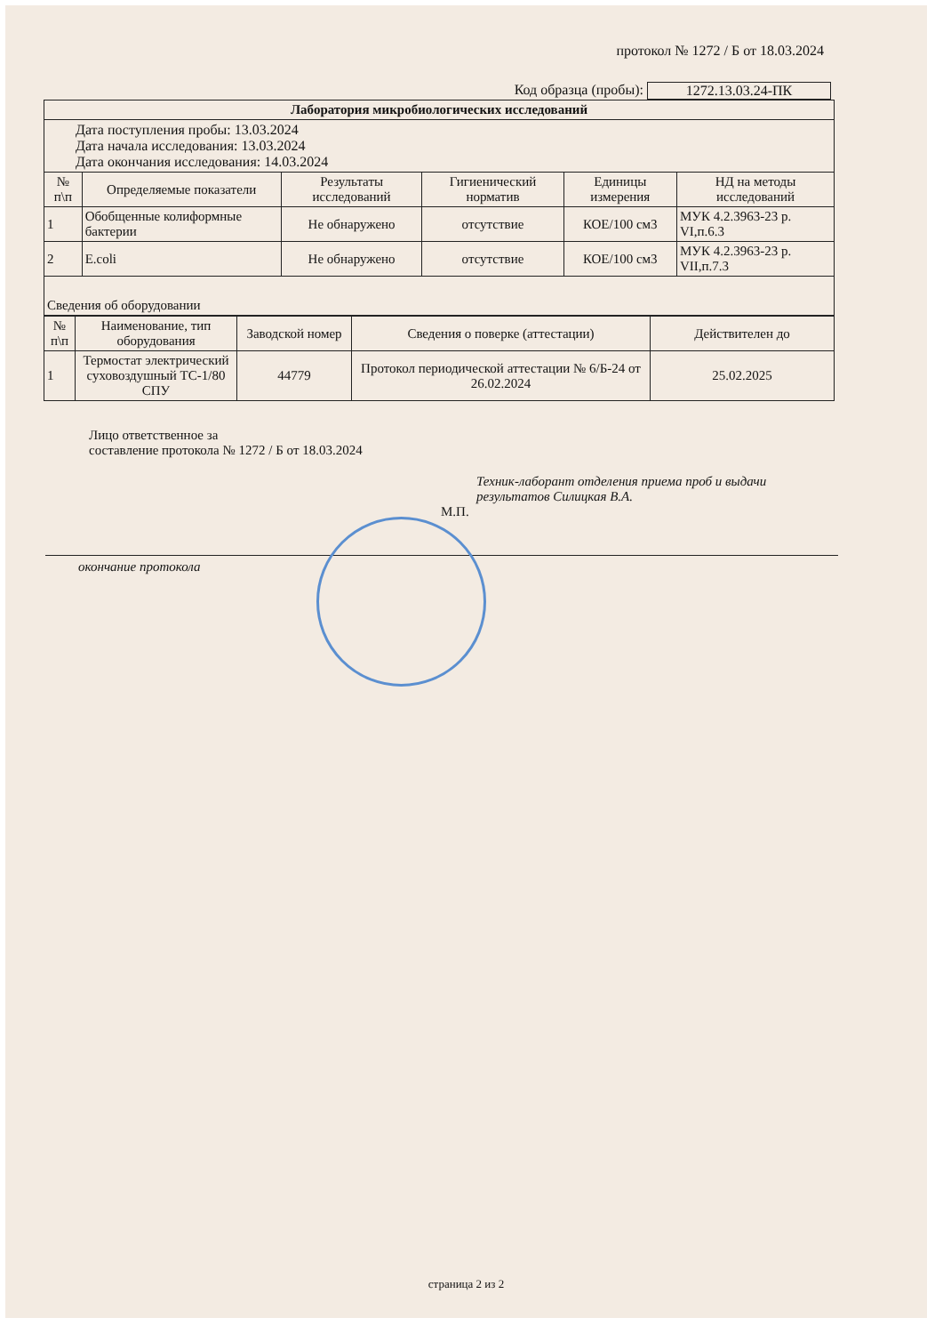протокол № 1272 / Б от 18.03.2024
Код образца (пробы): 1272.13.03.24-ПК
| Лаборатория микробиологических исследований | | | | | |
| Дата поступления пробы: 13.03.2024 Дата начала исследования: 13.03.2024 Дата окончания исследования: 14.03.2024 | | | | | |
| № п\п | Определяемые показатели | Результаты исследований | Гигиенический норматив | Единицы измерения | НД на методы исследований |
| 1 | Обобщенные колиформные бактерии | Не обнаружено | отсутствие | КОЕ/100 см3 | МУК 4.2.3963-23 р. VI,п.6.3 |
| 2 | E.coli | Не обнаружено | отсутствие | КОЕ/100 см3 | МУК 4.2.3963-23 р. VII,п.7.3 |
| Сведения об оборудовании | | | | | |
| № п\п | Наименование, тип оборудования | Заводской номер | Сведения о поверке (аттестации) | Действителен до |
| --- | --- | --- | --- | --- |
| 1 | Термостат электрический суховоздушный ТС-1/80 СПУ | 44779 | Протокол периодической аттестации № 6/Б-24 от 26.02.2024 | 25.02.2025 |
Лицо ответственное за
составление протокола № 1272 / Б от 18.03.2024
Техник-лаборант отделения приема проб и выдачи результатов Силицкая В.А.
М.П.
окончание протокола
страница 2 из 2